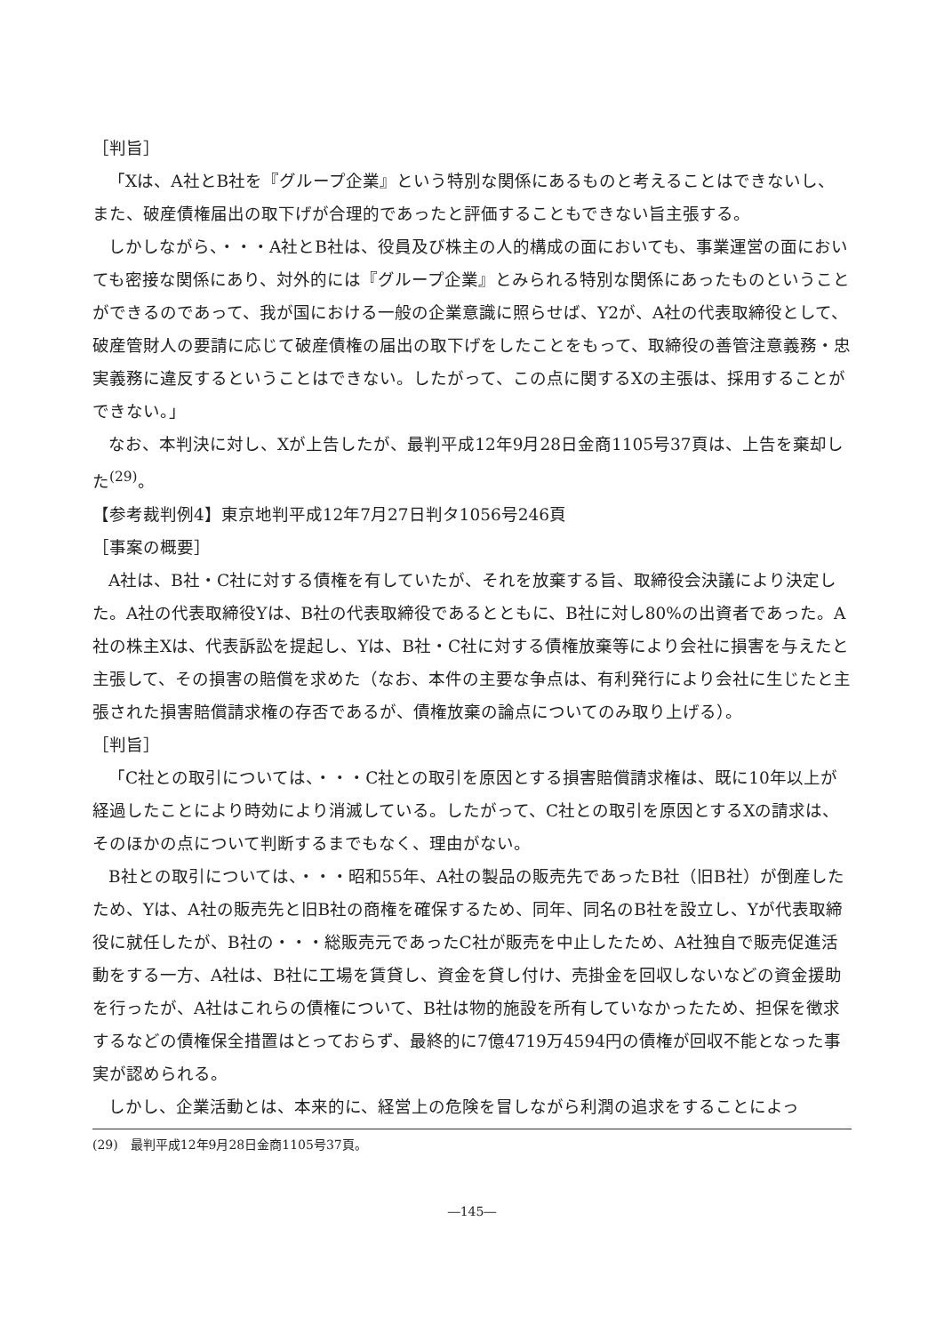［判旨］
「Xは、A社とB社を『グループ企業』という特別な関係にあるものと考えることはできないし、また、破産債権届出の取下げが合理的であったと評価することもできない旨主張する。
しかしながら、・・・A社とB社は、役員及び株主の人的構成の面においても、事業運営の面においても密接な関係にあり、対外的には『グループ企業』とみられる特別な関係にあったものということができるのであって、我が国における一般の企業意識に照らせば、Y2が、A社の代表取締役として、破産管財人の要請に応じて破産債権の届出の取下げをしたことをもって、取締役の善管注意義務・忠実義務に違反するということはできない。したがって、この点に関するXの主張は、採用することができない。」
なお、本判決に対し、Xが上告したが、最判平成12年9月28日金商1105号37頁は、上告を棄却した<sup>(29)</sup>。
【参考裁判例4】東京地判平成12年7月27日判タ1056号246頁
［事案の概要］
A社は、B社・C社に対する債権を有していたが、それを放棄する旨、取締役会決議により決定した。A社の代表取締役Yは、B社の代表取締役であるとともに、B社に対し80%の出資者であった。A社の株主Xは、代表訴訟を提起し、Yは、B社・C社に対する債権放棄等により会社に損害を与えたと主張して、その損害の賠償を求めた（なお、本件の主要な争点は、有利発行により会社に生じたと主張された損害賠償請求権の存否であるが、債権放棄の論点についてのみ取り上げる）。
［判旨］
「C社との取引については、・・・C社との取引を原因とする損害賠償請求権は、既に10年以上が経過したことにより時効により消滅している。したがって、C社との取引を原因とするXの請求は、そのほかの点について判断するまでもなく、理由がない。
B社との取引については、・・・昭和55年、A社の製品の販売先であったB社（旧B社）が倒産したため、Yは、A社の販売先と旧B社の商権を確保するため、同年、同名のB社を設立し、Yが代表取締役に就任したが、B社の・・・総販売元であったC社が販売を中止したため、A社独自で販売促進活動をする一方、A社は、B社に工場を賃貸し、資金を貸し付け、売掛金を回収しないなどの資金援助を行ったが、A社はこれらの債権について、B社は物的施設を所有していなかったため、担保を徴求するなどの債権保全措置はとっておらず、最終的に7億4719万4594円の債権が回収不能となった事実が認められる。
しかし、企業活動とは、本来的に、経営上の危険を冒しながら利潤の追求をすることによっ
(29)　最判平成12年9月28日金商1105号37頁。
―145―